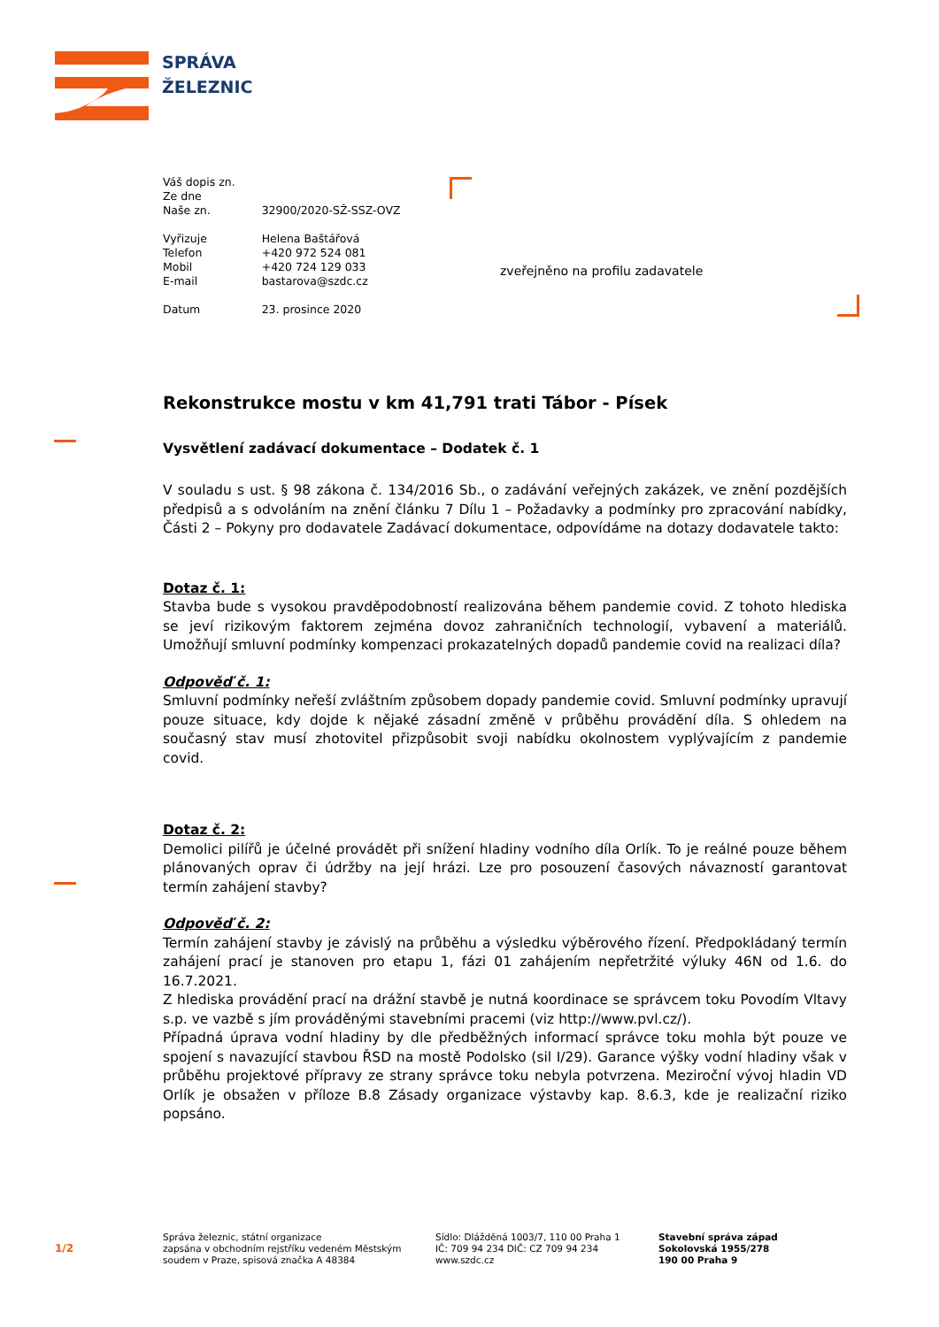SPRÁVA
ŽELEZNIC
| Váš dopis zn. | |
| Ze dne | |
| Naše zn. | 32900/2020-SŽ-SSZ-OVZ |
| Vyřizuje | Helena Baštářová |
| Telefon | +420 972 524 081 |
| Mobil | +420 724 129 033 |
| E-mail | bastarova@szdc.cz |
| Datum | 23. prosince 2020 |
zveřejněno na profilu zadavatele
Rekonstrukce mostu v km 41,791 trati Tábor - Písek
Vysvětlení zadávací dokumentace – Dodatek č. 1
V souladu s ust. § 98 zákona č. 134/2016 Sb., o zadávání veřejných zakázek, ve znění pozdějších předpisů a s odvoláním na znění článku 7 Dílu 1 – Požadavky a podmínky pro zpracování nabídky, Části 2 – Pokyny pro dodavatele Zadávací dokumentace, odpovídáme na dotazy dodavatele takto:
Dotaz č. 1:
Stavba bude s vysokou pravděpodobností realizována během pandemie covid. Z tohoto hlediska se jeví rizikovým faktorem zejména dovoz zahraničních technologií, vybavení a materiálů. Umožňují smluvní podmínky kompenzaci prokazatelných dopadů pandemie covid na realizaci díla?
Odpověď č. 1:
Smluvní podmínky neřeší zvláštním způsobem dopady pandemie covid. Smluvní podmínky upravují pouze situace, kdy dojde k nějaké zásadní změně v průběhu provádění díla. S ohledem na současný stav musí zhotovitel přizpůsobit svoji nabídku okolnostem vyplývajícím z pandemie covid.
Dotaz č. 2:
Demolici pilířů je účelné provádět při snížení hladiny vodního díla Orlík. To je reálné pouze během plánovaných oprav či údržby na její hrázi. Lze pro posouzení časových návazností garantovat termín zahájení stavby?
Odpověď č. 2:
Termín zahájení stavby je závislý na průběhu a výsledku výběrového řízení. Předpokládaný termín zahájení prací je stanoven pro etapu 1, fázi 01 zahájením nepřetržité výluky 46N od 1.6. do 16.7.2021.
Z hlediska provádění prací na drážní stavbě je nutná koordinace se správcem toku Povodím Vltavy s.p. ve vazbě s jím prováděnými stavebními pracemi (viz http://www.pvl.cz/).
Případná úprava vodní hladiny by dle předběžných informací správce toku mohla být pouze ve spojení s navazující stavbou ŘSD na mostě Podolsko (sil I/29). Garance výšky vodní hladiny však v průběhu projektové přípravy ze strany správce toku nebyla potvrzena. Meziroční vývoj hladin VD Orlík je obsažen v příloze B.8 Zásady organizace výstavby kap. 8.6.3, kde je realizační riziko popsáno.
1/2
Správa železnic, státní organizace
zapsána v obchodním rejstříku vedeném Městským
soudem v Praze, spisová značka A 48384
Sídlo: Dlážděná 1003/7, 110 00 Praha 1
IČ: 709 94 234 DIČ: CZ 709 94 234
www.szdc.cz
Stavební správa západ
Sokolovská 1955/278
190 00 Praha 9